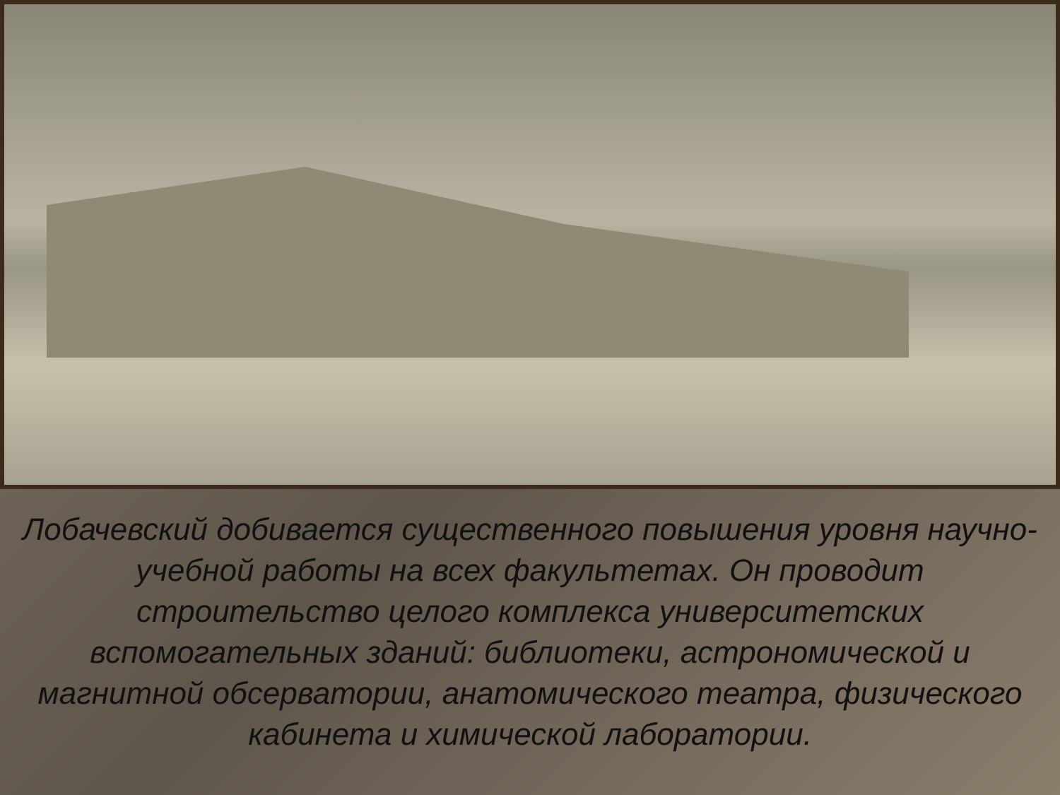Лобачевский добивается существенного повышения уровня научно-учебной работы на всех факультетах. Он проводит строительство целого комплекса университетских вспомогательных зданий: библиотеки, астрономической и магнитной обсерватории, анатомического театра, физического кабинета и химической лаборатории.